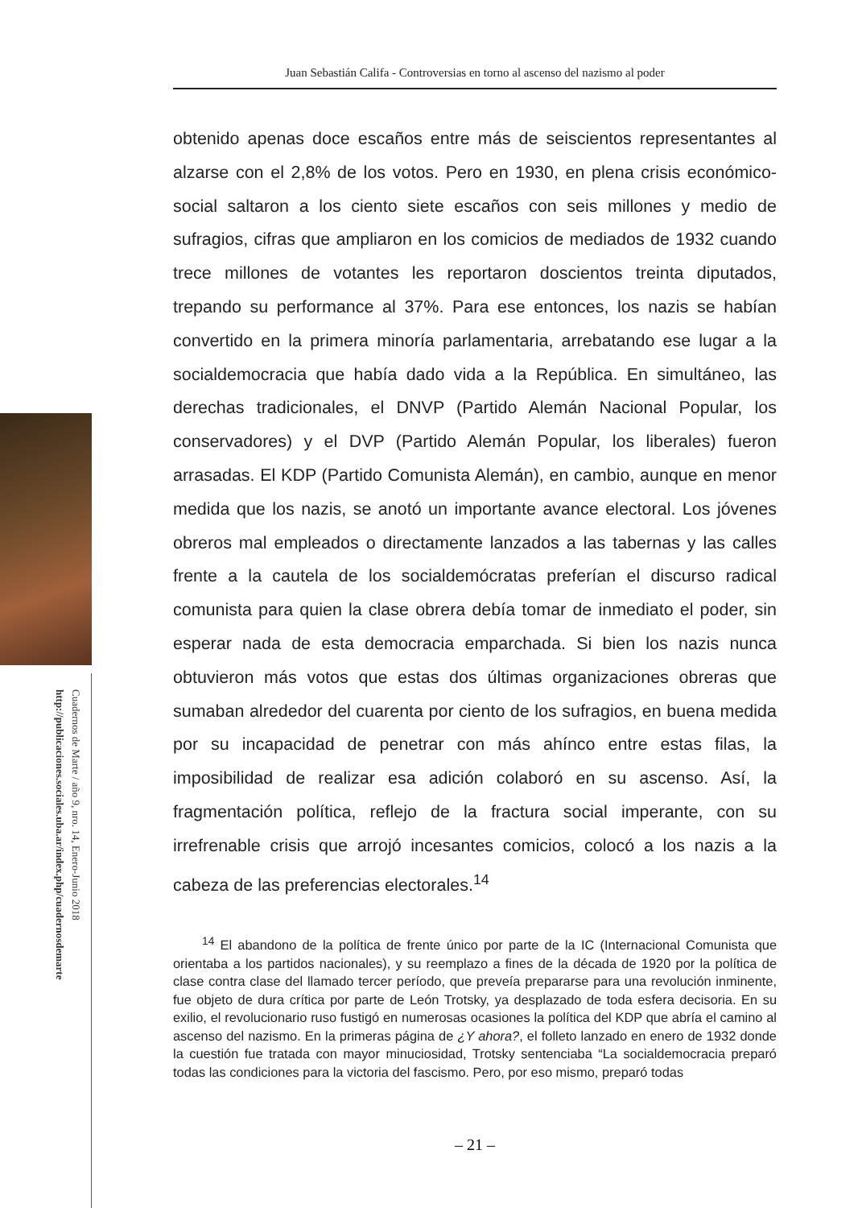Juan Sebastián Califa - Controversias en torno al ascenso del nazismo al poder
Cuadernos de Marte / año 9, nro. 14, Enero-Junio 2018
http://publicaciones.sociales.uba.ar/index.php/cuadernosdemarte
obtenido apenas doce escaños entre más de seiscientos representantes al alzarse con el 2,8% de los votos. Pero en 1930, en plena crisis económico-social saltaron a los ciento siete escaños con seis millones y medio de sufragios, cifras que ampliaron en los comicios de mediados de 1932 cuando trece millones de votantes les reportaron doscientos treinta diputados, trepando su performance al 37%. Para ese entonces, los nazis se habían convertido en la primera minoría parlamentaria, arrebatando ese lugar a la socialdemocracia que había dado vida a la República. En simultáneo, las derechas tradicionales, el DNVP (Partido Alemán Nacional Popular, los conservadores) y el DVP (Partido Alemán Popular, los liberales) fueron arrasadas. El KDP (Partido Comunista Alemán), en cambio, aunque en menor medida que los nazis, se anotó un importante avance electoral. Los jóvenes obreros mal empleados o directamente lanzados a las tabernas y las calles frente a la cautela de los socialdemócratas preferían el discurso radical comunista para quien la clase obrera debía tomar de inmediato el poder, sin esperar nada de esta democracia emparchada. Si bien los nazis nunca obtuvieron más votos que estas dos últimas organizaciones obreras que sumaban alrededor del cuarenta por ciento de los sufragios, en buena medida por su incapacidad de penetrar con más ahínco entre estas filas, la imposibilidad de realizar esa adición colaboró en su ascenso. Así, la fragmentación política, reflejo de la fractura social imperante, con su irrefrenable crisis que arrojó incesantes comicios, colocó a los nazis a la cabeza de las preferencias electorales.<sup>14</sup>
<sup>14</sup> El abandono de la política de frente único por parte de la IC (Internacional Comunista que orientaba a los partidos nacionales), y su reemplazo a fines de la década de 1920 por la política de clase contra clase del llamado tercer período, que preveía prepararse para una revolución inminente, fue objeto de dura crítica por parte de León Trotsky, ya desplazado de toda esfera decisoria. En su exilio, el revolucionario ruso fustigó en numerosas ocasiones la política del KDP que abría el camino al ascenso del nazismo. En la primeras página de ¿Y ahora?, el folleto lanzado en enero de 1932 donde la cuestión fue tratada con mayor minuciosidad, Trotsky sentenciaba “La socialdemocracia preparó todas las condiciones para la victoria del fascismo. Pero, por eso mismo, preparó todas
– 21 –